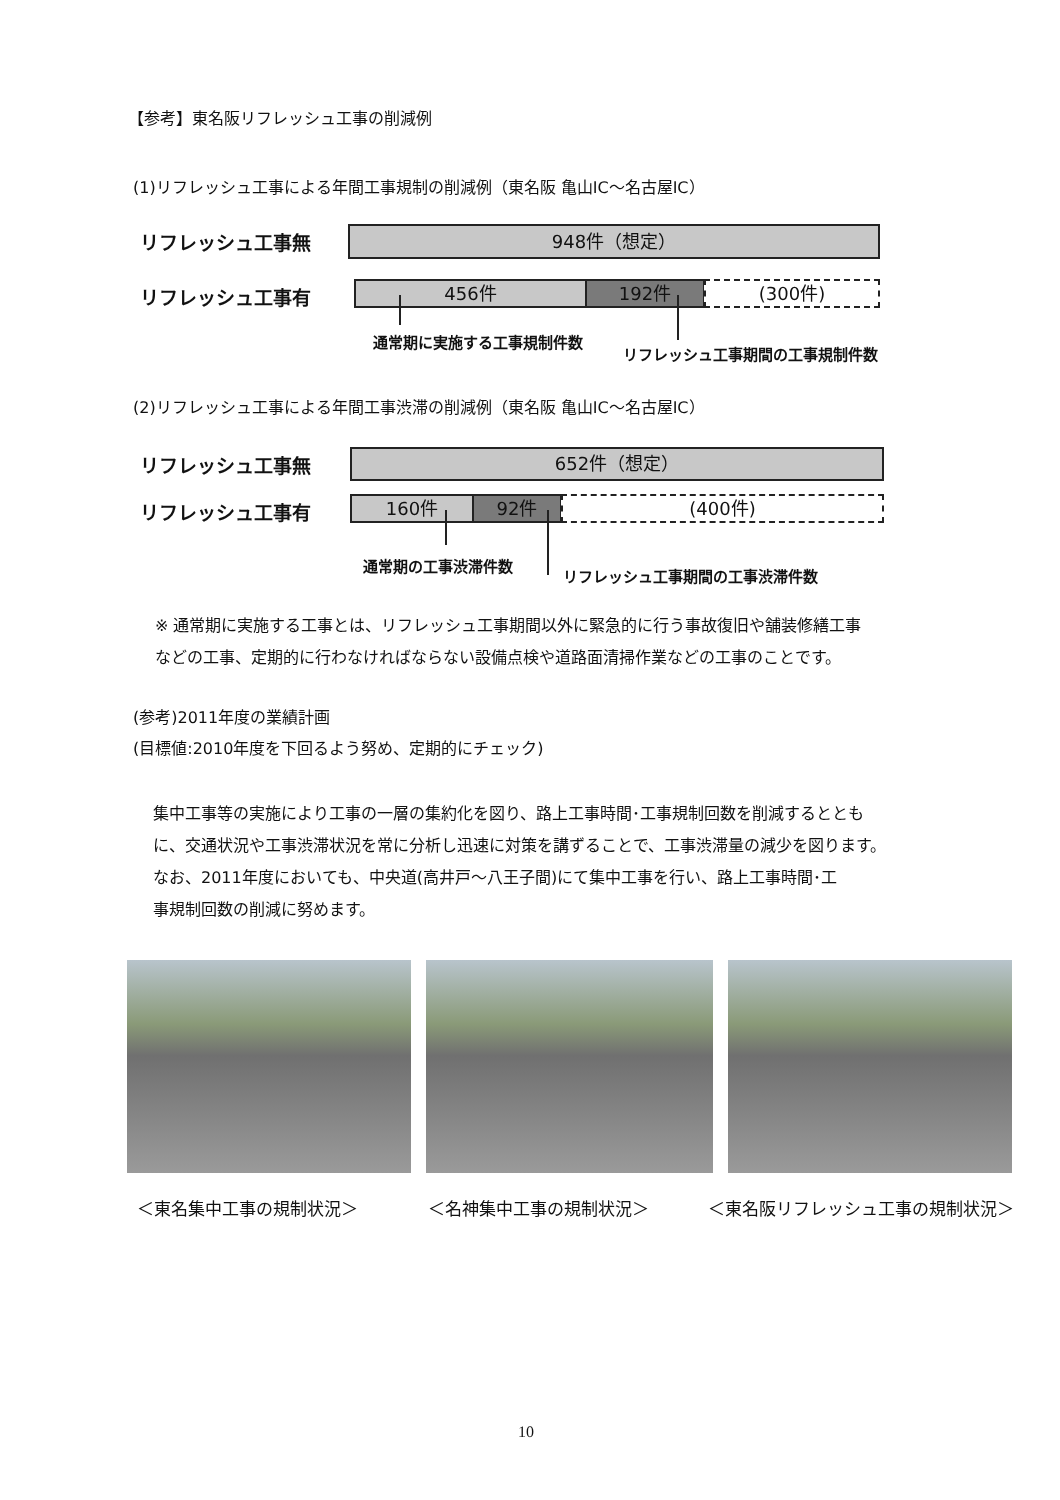【参考】東名阪リフレッシュ工事の削減例
(1)リフレッシュ工事による年間工事規制の削減例（東名阪 亀山IC～名古屋IC）
リフレッシュ工事無 948件（想定）
リフレッシュ工事有 456件 192件 (300件)
通常期に実施する工事規制件数
リフレッシュ工事期間の工事規制件数
(2)リフレッシュ工事による年間工事渋滞の削減例（東名阪 亀山IC～名古屋IC）
リフレッシュ工事無 652件（想定）
リフレッシュ工事有 160件 92件 (400件)
通常期の工事渋滞件数
リフレッシュ工事期間の工事渋滞件数
※ 通常期に実施する工事とは、リフレッシュ工事期間以外に緊急的に行う事故復旧や舗装修繕工事
などの工事、定期的に行わなければならない設備点検や道路面清掃作業などの工事のことです。
(参考)2011年度の業績計画
(目標値:2010年度を下回るよう努め、定期的にチェック)
集中工事等の実施により工事の一層の集約化を図り、路上工事時間･工事規制回数を削減するととも
に、交通状況や工事渋滞状況を常に分析し迅速に対策を講ずることで、工事渋滞量の減少を図ります。
なお、2011年度においても、中央道(高井戸～八王子間)にて集中工事を行い、路上工事時間･工
事規制回数の削減に努めます。
＜東名集中工事の規制状況＞ ＜名神集中工事の規制状況＞ ＜東名阪リフレッシュ工事の規制状況＞
10